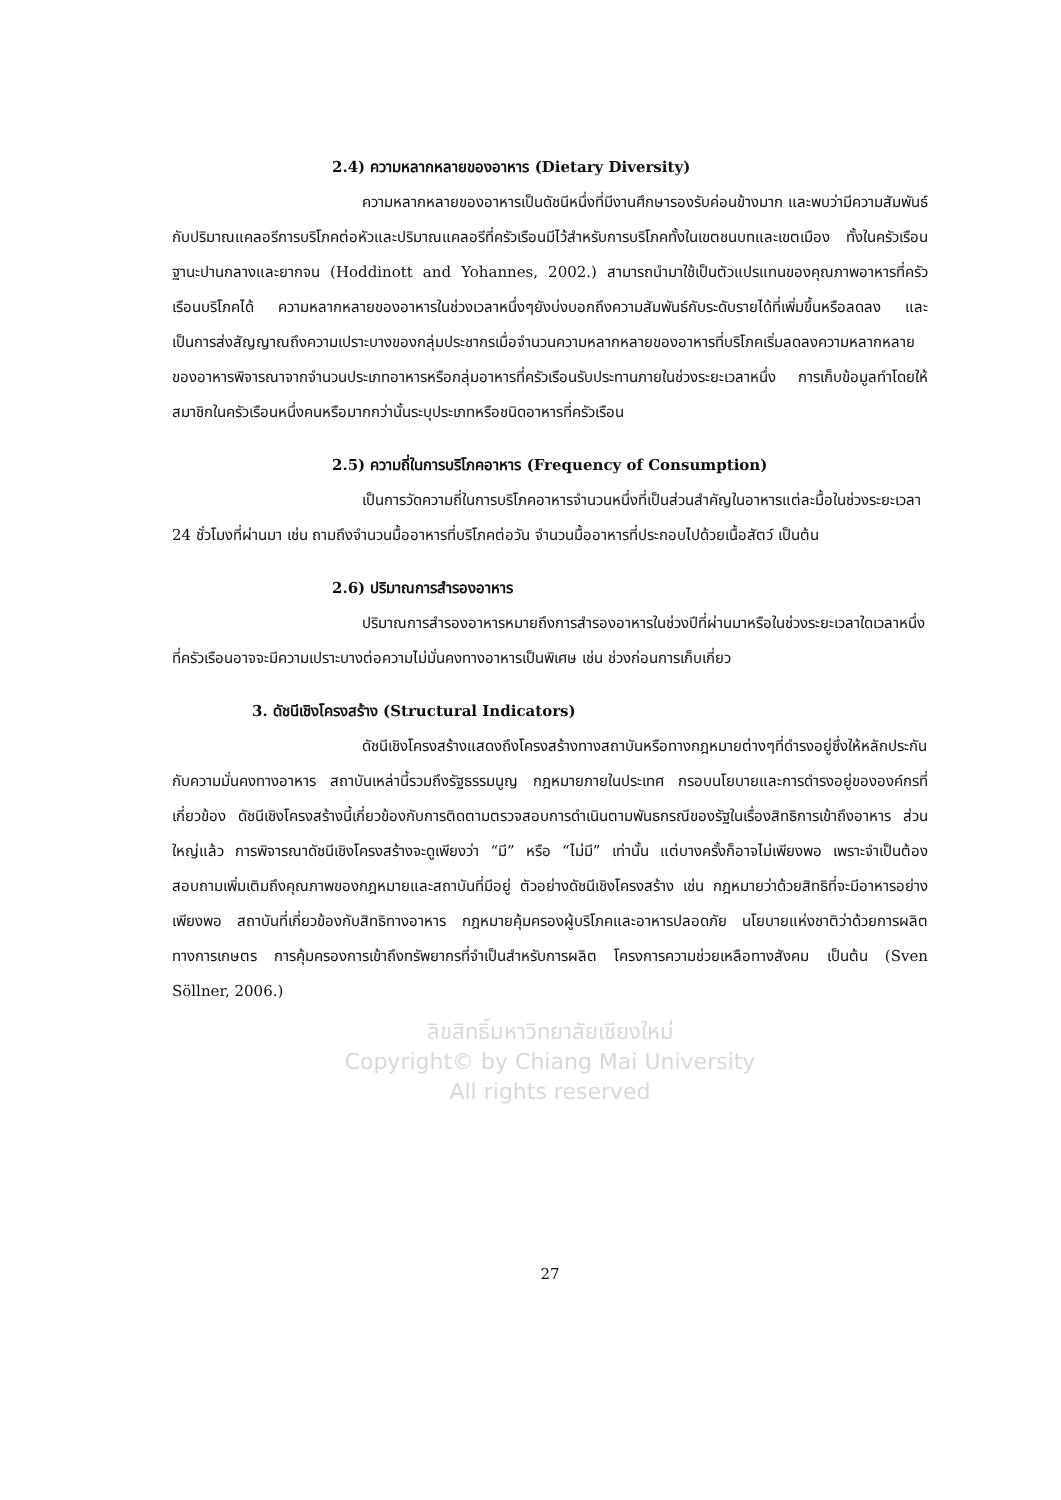2.4) ความหลากหลายของอาหาร (Dietary Diversity)
ความหลากหลายของอาหารเป็นดัชนีหนึ่งที่มีงานศึกษารองรับค่อนข้างมาก และพบว่ามีความสัมพันธ์กับปริมาณแคลอรีการบริโภคต่อหัวและปริมาณแคลอรีที่ครัวเรือนมีไว้สำหรับการบริโภคทั้งในเขตชนบทและเขตเมือง ทั้งในครัวเรือนฐานะปานกลางและยากจน (Hoddinott and Yohannes, 2002.) สามารถนำมาใช้เป็นตัวแปรแทนของคุณภาพอาหารที่ครัวเรือนบริโภคได้ ความหลากหลายของอาหารในช่วงเวลาหนึ่งๆยังบ่งบอกถึงความสัมพันธ์กับระดับรายได้ที่เพิ่มขึ้นหรือลดลง และเป็นการส่งสัญญาณถึงความเปราะบางของกลุ่มประชากรเมื่อจำนวนความหลากหลายของอาหารที่บริโภคเริ่มลดลงความหลากหลายของอาหารพิจารณาจากจำนวนประเภทอาหารหรือกลุ่มอาหารที่ครัวเรือนรับประทานภายในช่วงระยะเวลาหนึ่ง การเก็บข้อมูลทำโดยให้สมาชิกในครัวเรือนหนึ่งคนหรือมากกว่านั้นระบุประเภทหรือชนิดอาหารที่ครัวเรือน
2.5) ความถี่ในการบริโภคอาหาร (Frequency of Consumption)
เป็นการวัดความถี่ในการบริโภคอาหารจำนวนหนึ่งที่เป็นส่วนสำคัญในอาหารแต่ละมื้อในช่วงระยะเวลา 24 ชั่วโมงที่ผ่านมา เช่น ถามถึงจำนวนมื้ออาหารที่บริโภคต่อวัน จำนวนมื้ออาหารที่ประกอบไปด้วยเนื้อสัตว์ เป็นต้น
2.6) ปริมาณการสำรองอาหาร
ปริมาณการสำรองอาหารหมายถึงการสำรองอาหารในช่วงปีที่ผ่านมาหรือในช่วงระยะเวลาใดเวลาหนึ่งที่ครัวเรือนอาจจะมีความเปราะบางต่อความไม่มั่นคงทางอาหารเป็นพิเศษ เช่น ช่วงก่อนการเก็บเกี่ยว
3. ดัชนีเชิงโครงสร้าง (Structural Indicators)
ดัชนีเชิงโครงสร้างแสดงถึงโครงสร้างทางสถาบันหรือทางกฎหมายต่างๆที่ดำรงอยู่ซึ่งให้หลักประกันกับความมั่นคงทางอาหาร สถาบันเหล่านี้รวมถึงรัฐธรรมนูญ กฎหมายภายในประเทศ กรอบนโยบายและการดำรงอยู่ขององค์กรที่เกี่ยวข้อง ดัชนีเชิงโครงสร้างนี้เกี่ยวข้องกับการติดตามตรวจสอบการดำเนินตามพันธกรณีของรัฐในเรื่องสิทธิการเข้าถึงอาหาร ส่วนใหญ่แล้ว การพิจารณาดัชนีเชิงโครงสร้างจะดูเพียงว่า “มี” หรือ “ไม่มี” เท่านั้น แต่บางครั้งก็อาจไม่เพียงพอ เพราะจำเป็นต้องสอบถามเพิ่มเติมถึงคุณภาพของกฎหมายและสถาบันที่มีอยู่ ตัวอย่างดัชนีเชิงโครงสร้าง เช่น กฎหมายว่าด้วยสิทธิที่จะมีอาหารอย่างเพียงพอ สถาบันที่เกี่ยวข้องกับสิทธิทางอาหาร กฎหมายคุ้มครองผู้บริโภคและอาหารปลอดภัย นโยบายแห่งชาติว่าด้วยการผลิตทางการเกษตร การคุ้มครองการเข้าถึงทรัพยากรที่จำเป็นสำหรับการผลิต โครงการความช่วยเหลือทางสังคม เป็นต้น (Sven Söllner, 2006.)
ลิขสิทธิ์มหาวิทยาลัยเชียงใหม่
Copyright© by Chiang Mai University
All rights reserved
27